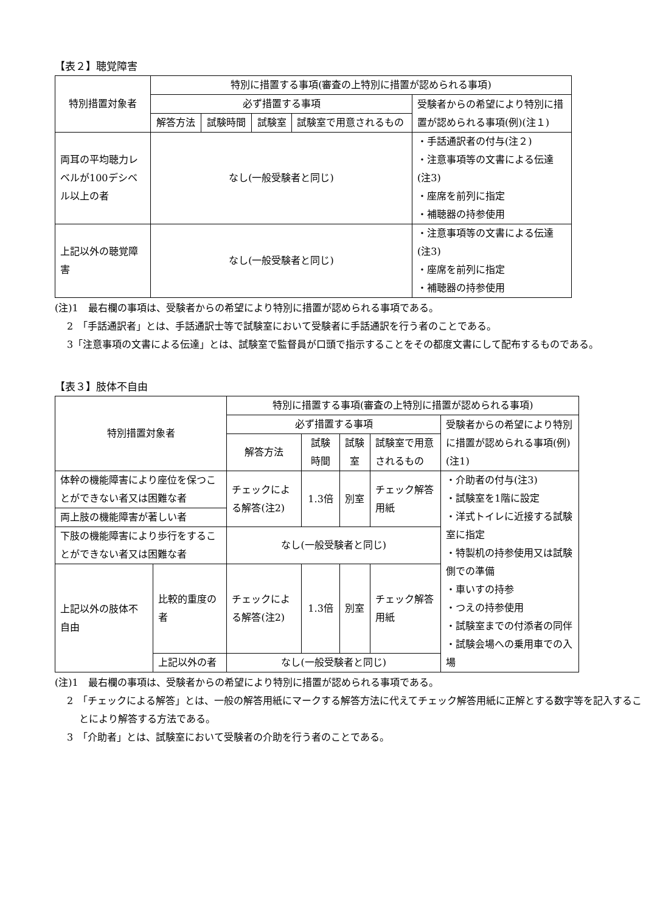【表２】聴覚障害
| 特別措置対象者 | 特別に措置する事項(審査の上特別に措置が認められる事項) | | | | |
| | 必ず措置する事項 | | | | 受験者からの希望により特別に措置が認められる事項(例)(注１) |
| | 解答方法 | 試験時間 | 試験室 | 試験室で用意されるもの | |
| 両耳の平均聴力レベルが100デシベル以上の者 | なし(一般受験者と同じ) | | | | ・手話通訳者の付与(注２) ・注意事項等の文書による伝達(注3) ・座席を前列に指定 ・補聴器の持参使用 |
| 上記以外の聴覚障害 | なし(一般受験者と同じ) | | | | ・注意事項等の文書による伝達(注3) ・座席を前列に指定 ・補聴器の持参使用 |
(注)1　最右欄の事項は、受験者からの希望により特別に措置が認められる事項である。
2　「手話通訳者」とは、手話通訳士等で試験室において受験者に手話通訳を行う者のことである。
3「注意事項の文書による伝達」とは、試験室で監督員が口頭で指示することをその都度文書にして配布するものである。
【表３】肢体不自由
| 特別措置対象者 | | 特別に措置する事項(審査の上特別に措置が認められる事項) | | | | |
| | | 必ず措置する事項 | | | | 受験者からの希望により特別に措置が認められる事項(例)(注1) |
| | | 解答方法 | 試験時間 | 試験室 | 試験室で用意されるもの | |
| 体幹の機能障害により座位を保つことができない者又は困難な者 | | チェックによる解答(注2) | 1.3倍 | 別室 | チェック解答用紙 | ・介助者の付与(注3) ・試験室を1階に設定 ・洋式トイレに近接する試験室に指定 ・特製机の持参使用又は試験側での準備 ・車いすの持参 ・つえの持参使用 ・試験室までの付添者の同伴 ・試験会場への乗用車での入場 |
| 両上肢の機能障害が著しい者 | | | | | | |
| 下肢の機能障害により歩行をすることができない者又は困難な者 | | なし(一般受験者と同じ) | | | | |
| 上記以外の肢体不自由 | 比較的重度の者 | チェックによる解答(注2) | 1.3倍 | 別室 | チェック解答用紙 | |
| | 上記以外の者 | なし(一般受験者と同じ) | | | | |
(注)1　最右欄の事項は、受験者からの希望により特別に措置が認められる事項である。
2　「チェックによる解答」とは、一般の解答用紙にマークする解答方法に代えてチェック解答用紙に正解とする数字等を記入することにより解答する方法である。
3　「介助者」とは、試験室において受験者の介助を行う者のことである。